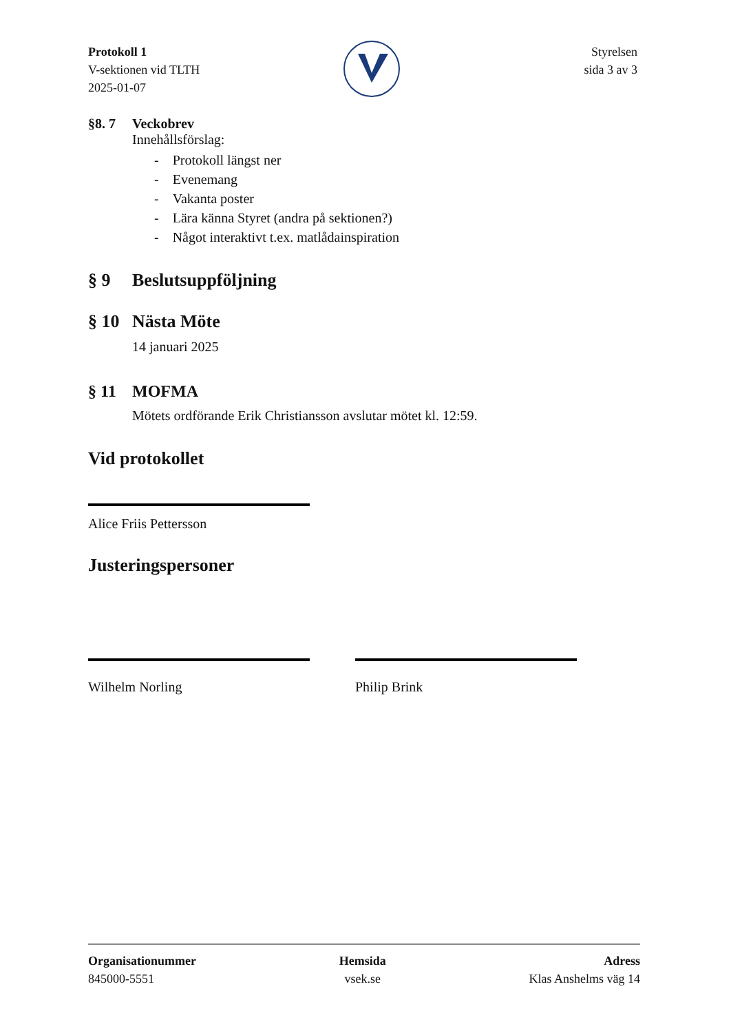Protokoll 1
V-sektionen vid TLTH
2025-01-07
Styrelsen
sida 3 av 3
§8. 7 Veckobrev
Innehållsförslag:
- Protokoll längst ner
- Evenemang
- Vakanta poster
- Lära känna Styret (andra på sektionen?)
- Något interaktivt t.ex. matlådainspiration
§ 9 Beslutsuppföljning
§ 10 Nästa Möte
14 januari 2025
§ 11 MOFMA
Mötets ordförande Erik Christiansson avslutar mötet kl. 12:59.
Vid protokollet
Alice Friis Pettersson
Justeringspersoner
Wilhelm Norling Philip Brink
Organisationummer
845000-5551
Hemsida
vsek.se
Adress
Klas Anshelms väg 14